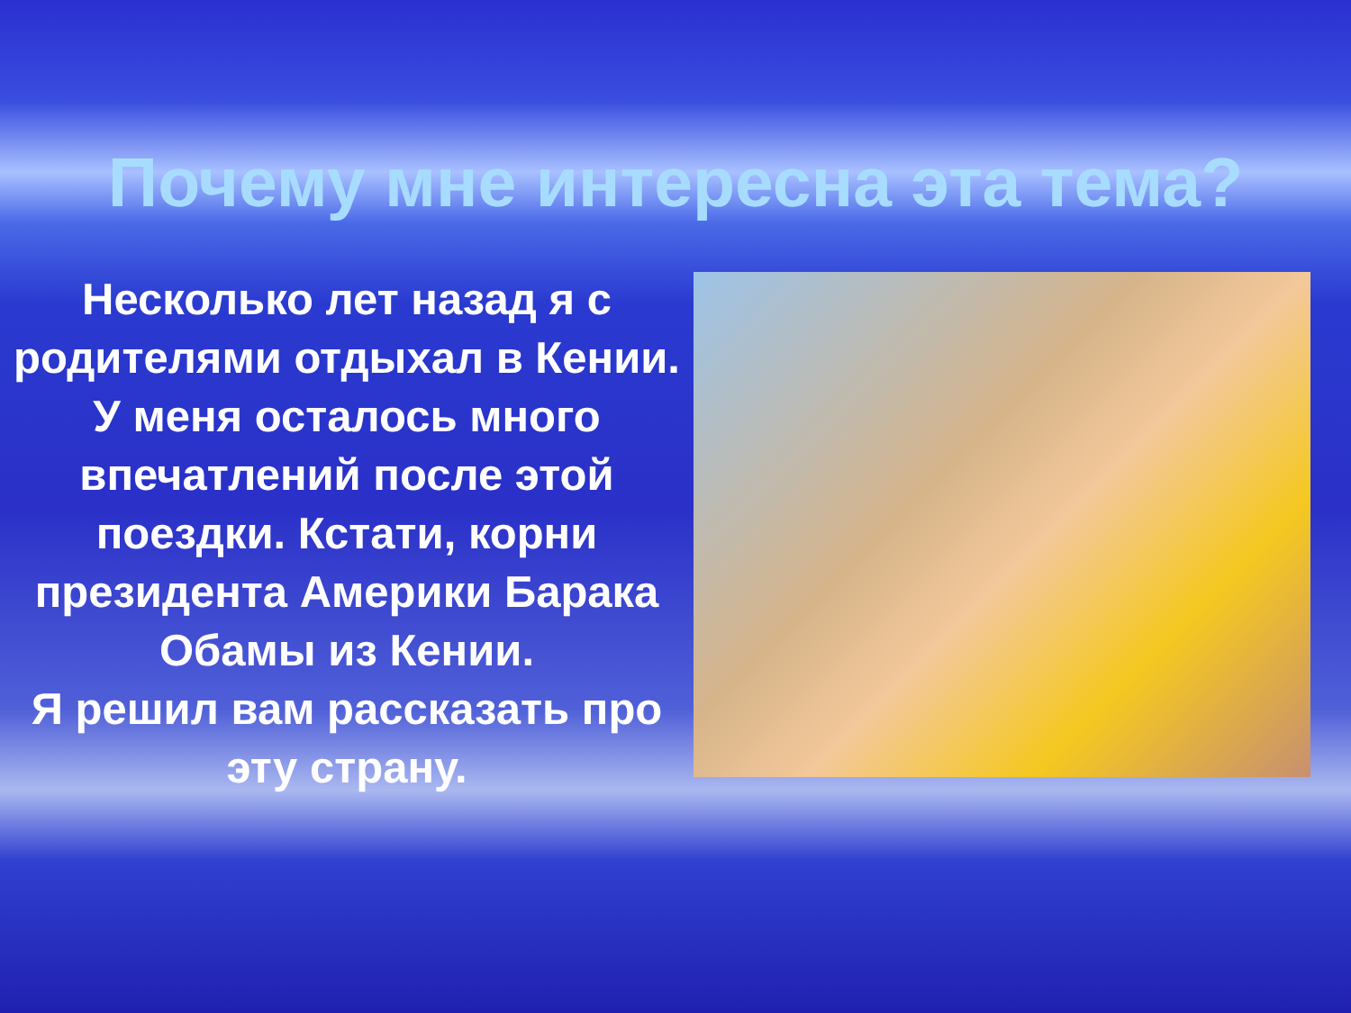Почему мне интересна эта тема?
Несколько лет назад я с родителями отдыхал в Кении. У меня осталось много впечатлений после этой поездки. Кстати, корни президента Америки Барака Обамы из Кении.
Я решил вам рассказать про эту страну.